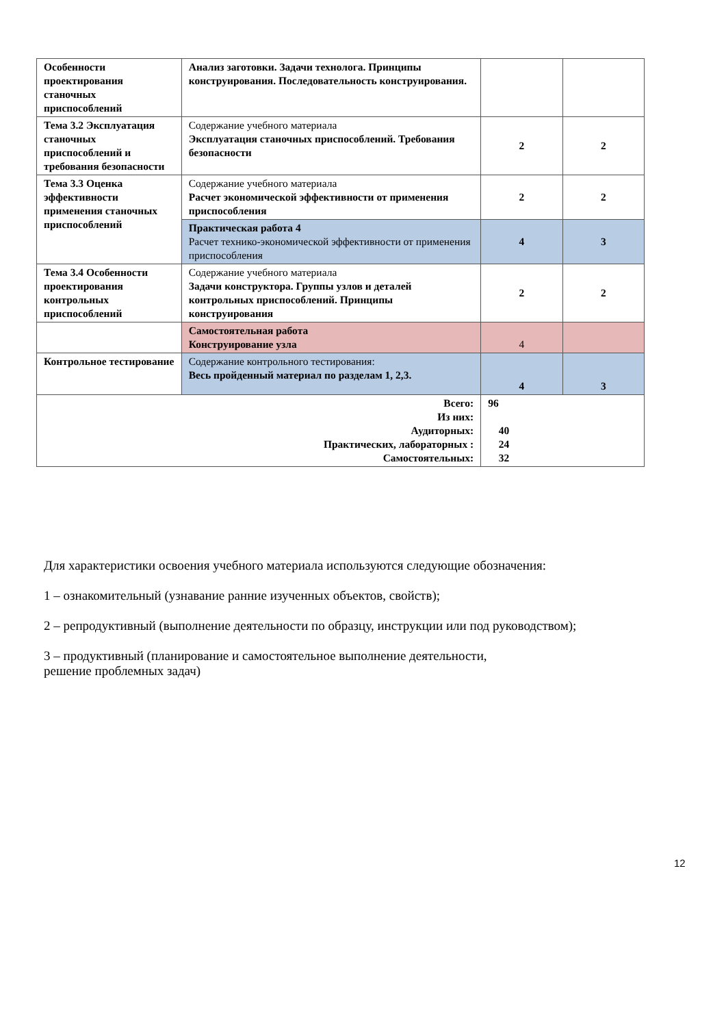| Особенности проектирования станочных приспособлений | Анализ заготовки. Задачи технолога. Принципы конструирования. Последовательность конструирования. | | |
| Тема 3.2 Эксплуатация станочных приспособлений и требования безопасности | Содержание учебного материала Эксплуатация станочных приспособлений. Требования безопасности | 2 | 2 |
| Тема 3.3 Оценка эффективности применения станочных приспособлений | Содержание учебного материала Расчет экономической эффективности от применения приспособления | 2 | 2 |
| | Практическая работа 4 Расчет технико-экономической эффективности от применения приспособления | 4 | 3 |
| Тема 3.4 Особенности проектирования контрольных приспособлений | Содержание учебного материала Задачи конструктора. Группы узлов и деталей контрольных приспособлений. Принципы конструирования | 2 | 2 |
| | Самостоятельная работа Конструирование узла | 4 | |
| Контрольное тестирование | Содержание контрольного тестирования: Весь пройденный материал по разделам 1, 2,3. | 4 | 3 |
| Всего: Из них: Аудиторных: Практических, лабораторных : Самостоятельных: | | 96 40 24 32 | |
Для характеристики освоения учебного материала используются следующие обозначения:
1 – ознакомительный (узнавание ранние изученных объектов, свойств);
2 – репродуктивный (выполнение деятельности по образцу, инструкции или под руководством);
3 – продуктивный (планирование и самостоятельное выполнение деятельности,
решение проблемных задач)
12